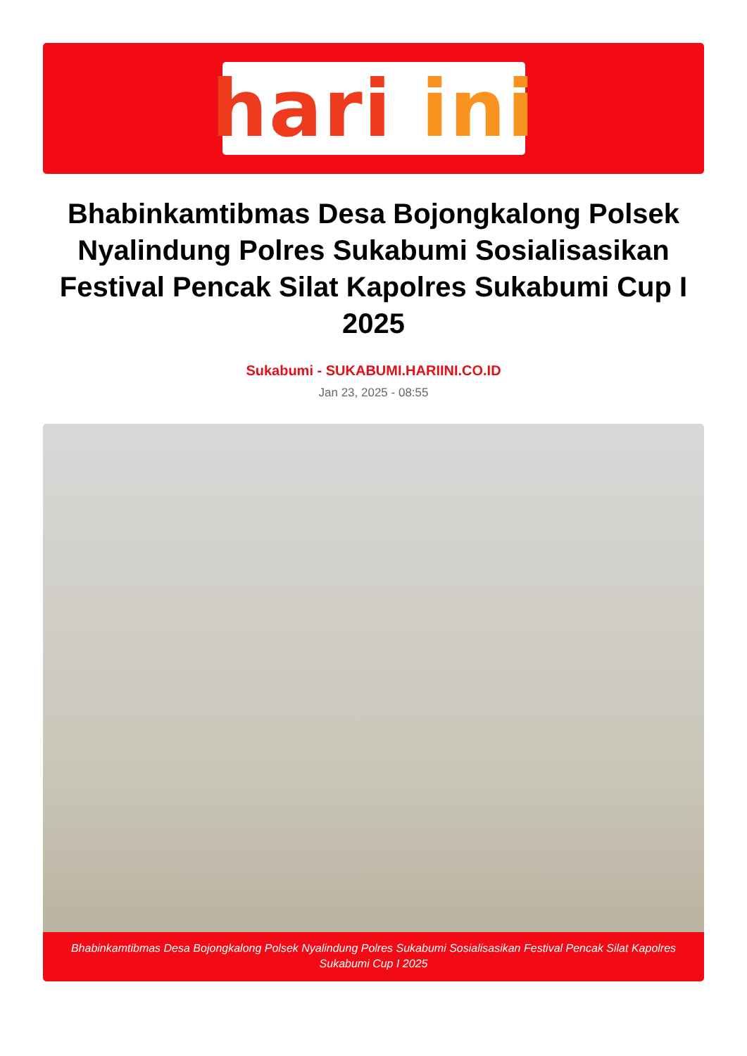hari ini
Bhabinkamtibmas Desa Bojongkalong Polsek Nyalindung Polres Sukabumi Sosialisasikan Festival Pencak Silat Kapolres Sukabumi Cup I 2025
Sukabumi - SUKABUMI.HARIINI.CO.ID
Jan 23, 2025 - 08:55
Bhabinkamtibmas Desa Bojongkalong Polsek Nyalindung Polres Sukabumi Sosialisasikan Festival Pencak Silat Kapolres Sukabumi Cup I 2025